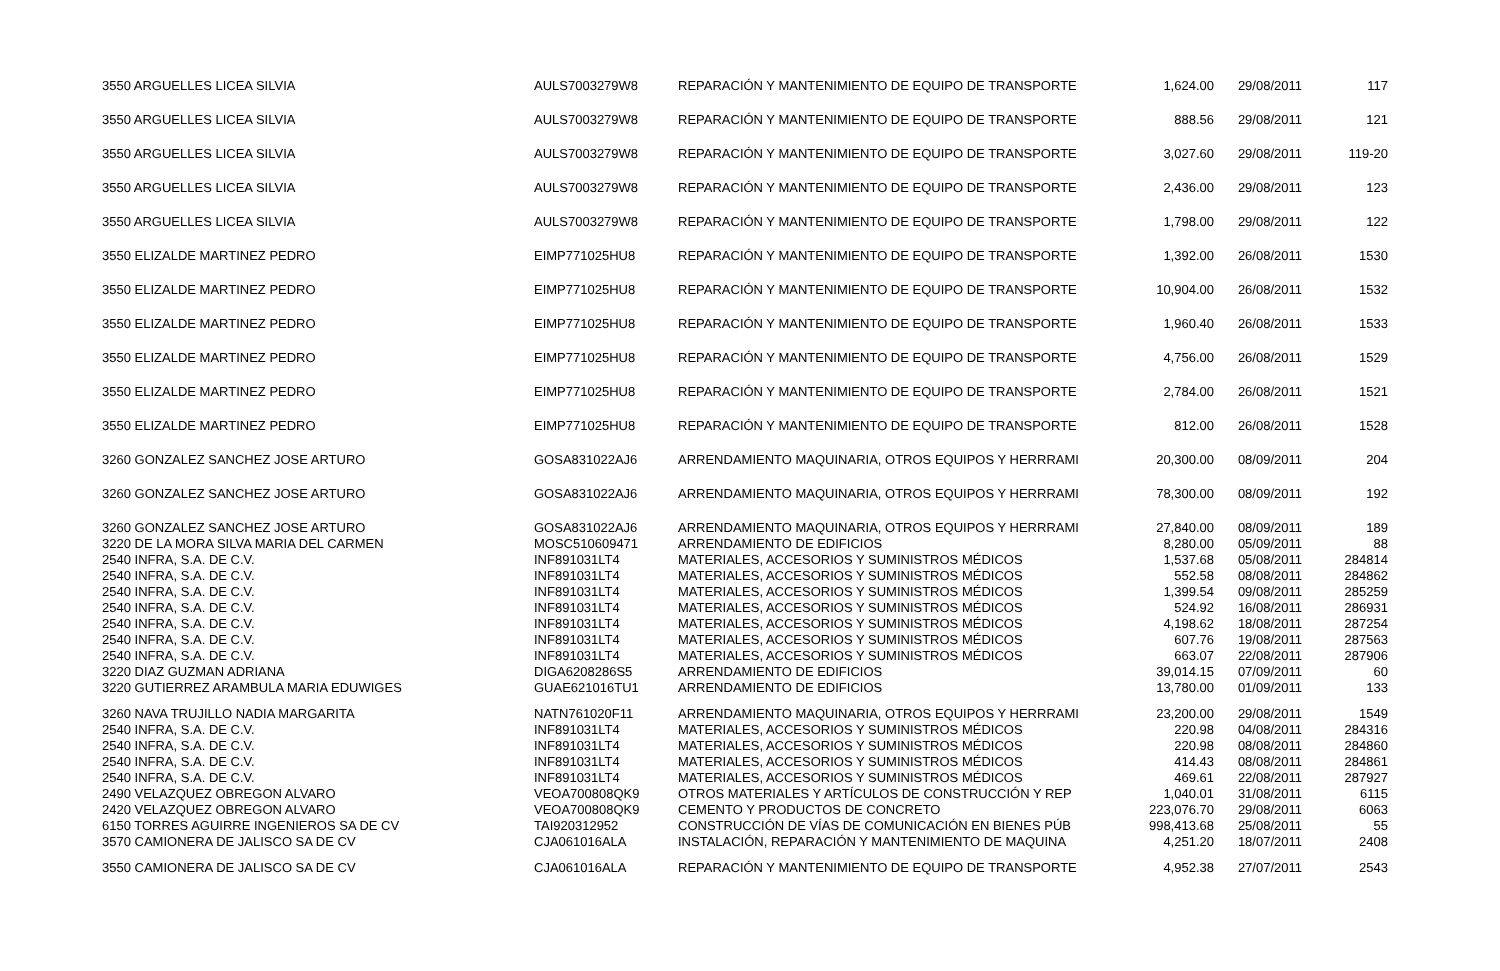| 3550 ARGUELLES LICEA SILVIA | AULS7003279W8 | REPARACIÓN Y MANTENIMIENTO DE EQUIPO DE TRANSPORTE | 1,624.00 | 29/08/2011 | 117 |
| 3550 ARGUELLES LICEA SILVIA | AULS7003279W8 | REPARACIÓN Y MANTENIMIENTO DE EQUIPO DE TRANSPORTE | 888.56 | 29/08/2011 | 121 |
| 3550 ARGUELLES LICEA SILVIA | AULS7003279W8 | REPARACIÓN Y MANTENIMIENTO DE EQUIPO DE TRANSPORTE | 3,027.60 | 29/08/2011 | 119-20 |
| 3550 ARGUELLES LICEA SILVIA | AULS7003279W8 | REPARACIÓN Y MANTENIMIENTO DE EQUIPO DE TRANSPORTE | 2,436.00 | 29/08/2011 | 123 |
| 3550 ARGUELLES LICEA SILVIA | AULS7003279W8 | REPARACIÓN Y MANTENIMIENTO DE EQUIPO DE TRANSPORTE | 1,798.00 | 29/08/2011 | 122 |
| 3550 ELIZALDE MARTINEZ PEDRO | EIMP771025HU8 | REPARACIÓN Y MANTENIMIENTO DE EQUIPO DE TRANSPORTE | 1,392.00 | 26/08/2011 | 1530 |
| 3550 ELIZALDE MARTINEZ PEDRO | EIMP771025HU8 | REPARACIÓN Y MANTENIMIENTO DE EQUIPO DE TRANSPORTE | 10,904.00 | 26/08/2011 | 1532 |
| 3550 ELIZALDE MARTINEZ PEDRO | EIMP771025HU8 | REPARACIÓN Y MANTENIMIENTO DE EQUIPO DE TRANSPORTE | 1,960.40 | 26/08/2011 | 1533 |
| 3550 ELIZALDE MARTINEZ PEDRO | EIMP771025HU8 | REPARACIÓN Y MANTENIMIENTO DE EQUIPO DE TRANSPORTE | 4,756.00 | 26/08/2011 | 1529 |
| 3550 ELIZALDE MARTINEZ PEDRO | EIMP771025HU8 | REPARACIÓN Y MANTENIMIENTO DE EQUIPO DE TRANSPORTE | 2,784.00 | 26/08/2011 | 1521 |
| 3550 ELIZALDE MARTINEZ PEDRO | EIMP771025HU8 | REPARACIÓN Y MANTENIMIENTO DE EQUIPO DE TRANSPORTE | 812.00 | 26/08/2011 | 1528 |
| 3260 GONZALEZ SANCHEZ JOSE ARTURO | GOSA831022AJ6 | ARRENDAMIENTO MAQUINARIA, OTROS EQUIPOS Y HERRRAMI | 20,300.00 | 08/09/2011 | 204 |
| 3260 GONZALEZ SANCHEZ JOSE ARTURO | GOSA831022AJ6 | ARRENDAMIENTO MAQUINARIA, OTROS EQUIPOS Y HERRRAMI | 78,300.00 | 08/09/2011 | 192 |
| 3260 GONZALEZ SANCHEZ JOSE ARTURO | GOSA831022AJ6 | ARRENDAMIENTO MAQUINARIA, OTROS EQUIPOS Y HERRRAMI | 27,840.00 | 08/09/2011 | 189 |
| 3220 DE LA MORA SILVA MARIA DEL CARMEN | MOSC510609471 | ARRENDAMIENTO DE EDIFICIOS | 8,280.00 | 05/09/2011 | 88 |
| 2540 INFRA, S.A. DE C.V. | INF891031LT4 | MATERIALES, ACCESORIOS Y SUMINISTROS MÉDICOS | 1,537.68 | 05/08/2011 | 284814 |
| 2540 INFRA, S.A. DE C.V. | INF891031LT4 | MATERIALES, ACCESORIOS Y SUMINISTROS MÉDICOS | 552.58 | 08/08/2011 | 284862 |
| 2540 INFRA, S.A. DE C.V. | INF891031LT4 | MATERIALES, ACCESORIOS Y SUMINISTROS MÉDICOS | 1,399.54 | 09/08/2011 | 285259 |
| 2540 INFRA, S.A. DE C.V. | INF891031LT4 | MATERIALES, ACCESORIOS Y SUMINISTROS MÉDICOS | 524.92 | 16/08/2011 | 286931 |
| 2540 INFRA, S.A. DE C.V. | INF891031LT4 | MATERIALES, ACCESORIOS Y SUMINISTROS MÉDICOS | 4,198.62 | 18/08/2011 | 287254 |
| 2540 INFRA, S.A. DE C.V. | INF891031LT4 | MATERIALES, ACCESORIOS Y SUMINISTROS MÉDICOS | 607.76 | 19/08/2011 | 287563 |
| 2540 INFRA, S.A. DE C.V. | INF891031LT4 | MATERIALES, ACCESORIOS Y SUMINISTROS MÉDICOS | 663.07 | 22/08/2011 | 287906 |
| 3220 DIAZ GUZMAN ADRIANA | DIGA6208286S5 | ARRENDAMIENTO DE EDIFICIOS | 39,014.15 | 07/09/2011 | 60 |
| 3220 GUTIERREZ ARAMBULA MARIA EDUWIGES | GUAE621016TU1 | ARRENDAMIENTO DE EDIFICIOS | 13,780.00 | 01/09/2011 | 133 |
| 3260 NAVA TRUJILLO NADIA MARGARITA | NATN761020F11 | ARRENDAMIENTO MAQUINARIA, OTROS EQUIPOS Y HERRRAMI | 23,200.00 | 29/08/2011 | 1549 |
| 2540 INFRA, S.A. DE C.V. | INF891031LT4 | MATERIALES, ACCESORIOS Y SUMINISTROS MÉDICOS | 220.98 | 04/08/2011 | 284316 |
| 2540 INFRA, S.A. DE C.V. | INF891031LT4 | MATERIALES, ACCESORIOS Y SUMINISTROS MÉDICOS | 220.98 | 08/08/2011 | 284860 |
| 2540 INFRA, S.A. DE C.V. | INF891031LT4 | MATERIALES, ACCESORIOS Y SUMINISTROS MÉDICOS | 414.43 | 08/08/2011 | 284861 |
| 2540 INFRA, S.A. DE C.V. | INF891031LT4 | MATERIALES, ACCESORIOS Y SUMINISTROS MÉDICOS | 469.61 | 22/08/2011 | 287927 |
| 2490 VELAZQUEZ OBREGON ALVARO | VEOA700808QK9 | OTROS MATERIALES Y ARTÍCULOS DE CONSTRUCCIÓN Y REP | 1,040.01 | 31/08/2011 | 6115 |
| 2420 VELAZQUEZ OBREGON ALVARO | VEOA700808QK9 | CEMENTO Y PRODUCTOS DE CONCRETO | 223,076.70 | 29/08/2011 | 6063 |
| 6150 TORRES AGUIRRE INGENIEROS SA DE CV | TAI920312952 | CONSTRUCCIÓN DE VÍAS DE COMUNICACIÓN EN BIENES PÚB | 998,413.68 | 25/08/2011 | 55 |
| 3570 CAMIONERA DE JALISCO SA DE CV | CJA061016ALA | INSTALACIÓN, REPARACIÓN Y MANTENIMIENTO DE MAQUINA | 4,251.20 | 18/07/2011 | 2408 |
| 3550 CAMIONERA DE JALISCO SA DE CV | CJA061016ALA | REPARACIÓN Y MANTENIMIENTO DE EQUIPO DE TRANSPORTE | 4,952.38 | 27/07/2011 | 2543 |